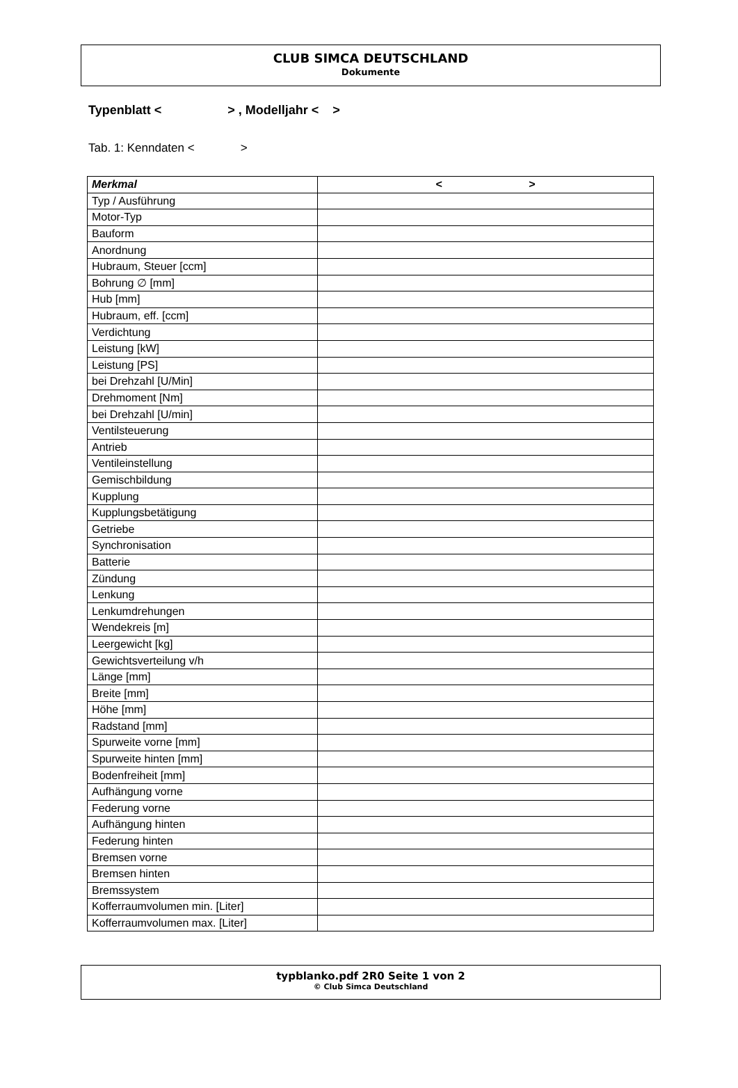CLUB SIMCA DEUTSCHLAND
Dokumente
Typenblatt < > , Modelljahr < >
Tab. 1: Kenndaten < >
| Merkmal | < > |
| --- | --- |
| Typ / Ausführung | |
| Motor-Typ | |
| Bauform | |
| Anordnung | |
| Hubraum, Steuer [ccm] | |
| Bohrung ∅ [mm] | |
| Hub [mm] | |
| Hubraum, eff. [ccm] | |
| Verdichtung | |
| Leistung [kW] | |
| Leistung [PS] | |
| bei Drehzahl [U/Min] | |
| Drehmoment [Nm] | |
| bei Drehzahl [U/min] | |
| Ventilsteuerung | |
| Antrieb | |
| Ventileinstellung | |
| Gemischbildung | |
| Kupplung | |
| Kupplungsbetätigung | |
| Getriebe | |
| Synchronisation | |
| Batterie | |
| Zündung | |
| Lenkung | |
| Lenkumdrehungen | |
| Wendekreis [m] | |
| Leergewicht [kg] | |
| Gewichtsverteilung v/h | |
| Länge [mm] | |
| Breite [mm] | |
| Höhe [mm] | |
| Radstand [mm] | |
| Spurweite vorne [mm] | |
| Spurweite hinten [mm] | |
| Bodenfreiheit [mm] | |
| Aufhängung vorne | |
| Federung vorne | |
| Aufhängung hinten | |
| Federung hinten | |
| Bremsen vorne | |
| Bremsen hinten | |
| Bremssystem | |
| Kofferraumvolumen min. [Liter] | |
| Kofferraumvolumen max. [Liter] | |
typblanko.pdf 2R0 Seite 1 von 2
© Club Simca Deutschland